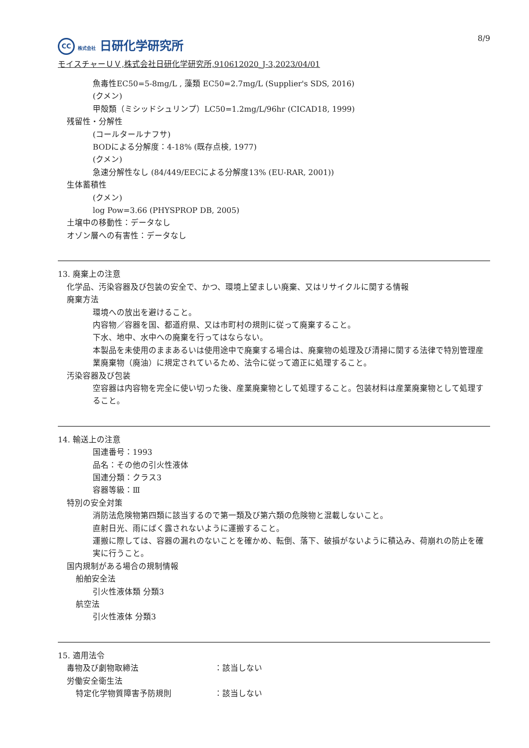8/9
CC 株式会社 日研化学研究所
モイスチャーＵＶ,株式会社日研化学研究所,910612020_J-3,2023/04/01
魚毒性EC50=5-8mg/L , 藻類 EC50=2.7mg/L (Supplier's SDS, 2016)
(クメン)
甲殻類（ミシッドシュリンプ）LC50=1.2mg/L/96hr (CICAD18, 1999)
残留性・分解性
(コールタールナフサ)
BODによる分解度：4-18% (既存点検, 1977)
(クメン)
急速分解性なし (84/449/EECによる分解度13% (EU-RAR, 2001))
生体蓄積性
(クメン)
log Pow=3.66 (PHYSPROP DB, 2005)
土壌中の移動性：データなし
オゾン層への有害性：データなし
13. 廃棄上の注意
化学品、汚染容器及び包装の安全で、かつ、環境上望ましい廃棄、又はリサイクルに関する情報
廃棄方法
環境への放出を避けること。
内容物／容器を国、都道府県、又は市町村の規則に従って廃棄すること。
下水、地中、水中への廃棄を行ってはならない。
本製品を未使用のままあるいは使用途中で廃棄する場合は、廃棄物の処理及び清掃に関する法律で特別管理産業廃棄物（廃油）に規定されているため、法令に従って適正に処理すること。
汚染容器及び包装
空容器は内容物を完全に使い切った後、産業廃棄物として処理すること。包装材料は産業廃棄物として処理すること。
14. 輸送上の注意
国連番号：1993
品名：その他の引火性液体
国連分類：クラス3
容器等級：Ⅲ
特別の安全対策
消防法危険物第四類に該当するので第一類及び第六類の危険物と混載しないこと。
直射日光、雨にばく露されないように運搬すること。
運搬に際しては、容器の漏れのないことを確かめ、転倒、落下、破損がないように積込み、荷崩れの防止を確実に行うこと。
国内規制がある場合の規制情報
船舶安全法
引火性液体類 分類3
航空法
引火性液体 分類3
15. 適用法令
毒物及び劇物取締法 ：該当しない
労働安全衛生法
特定化学物質障害予防規則 ：該当しない